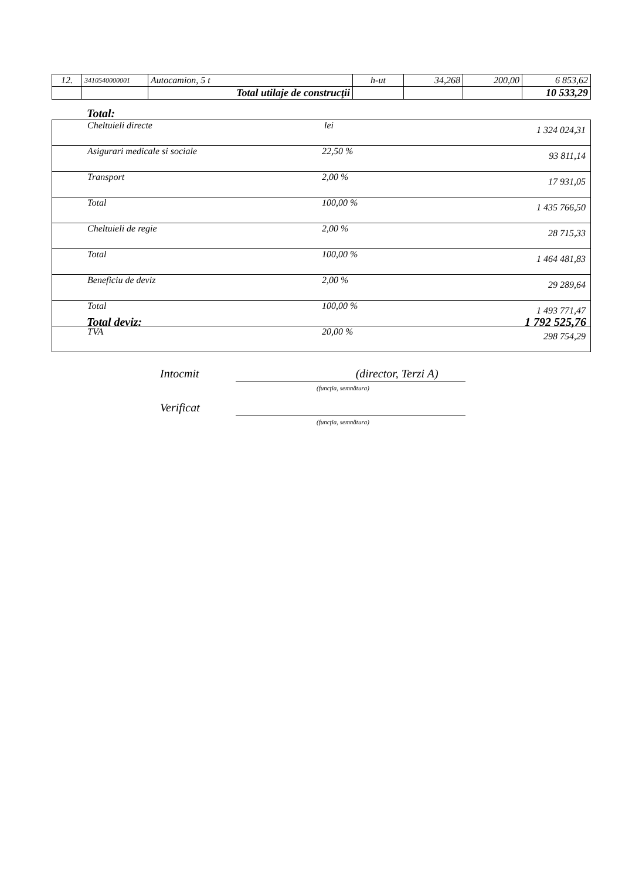| 12. | 3410540000001 | Autocamion, 5 t | h-ut | 34,268 | 200,00 | 6 853,62 |
| | | Total utilaje de construcţii | | | | 10 533,29 |
Total:
| Cheltuieli directe | lei | 1 324 024,31 |
| Asigurari medicale si sociale | 22,50 % | 93 811,14 |
| Transport | 2,00 % | 17 931,05 |
| Total | 100,00 % | 1 435 766,50 |
| Cheltuieli de regie | 2,00 % | 28 715,33 |
| Total | 100,00 % | 1 464 481,83 |
| Beneficiu de deviz | 2,00 % | 29 289,64 |
| Total | 100,00 % | 1 493 771,47 |
| TVA | 20,00 % | 298 754,29 |
Total deviz: 1 792 525,76
Intocmit (director, Terzi A)
(funcţia, semnătura)
Verificat
(funcţia, semnătura)